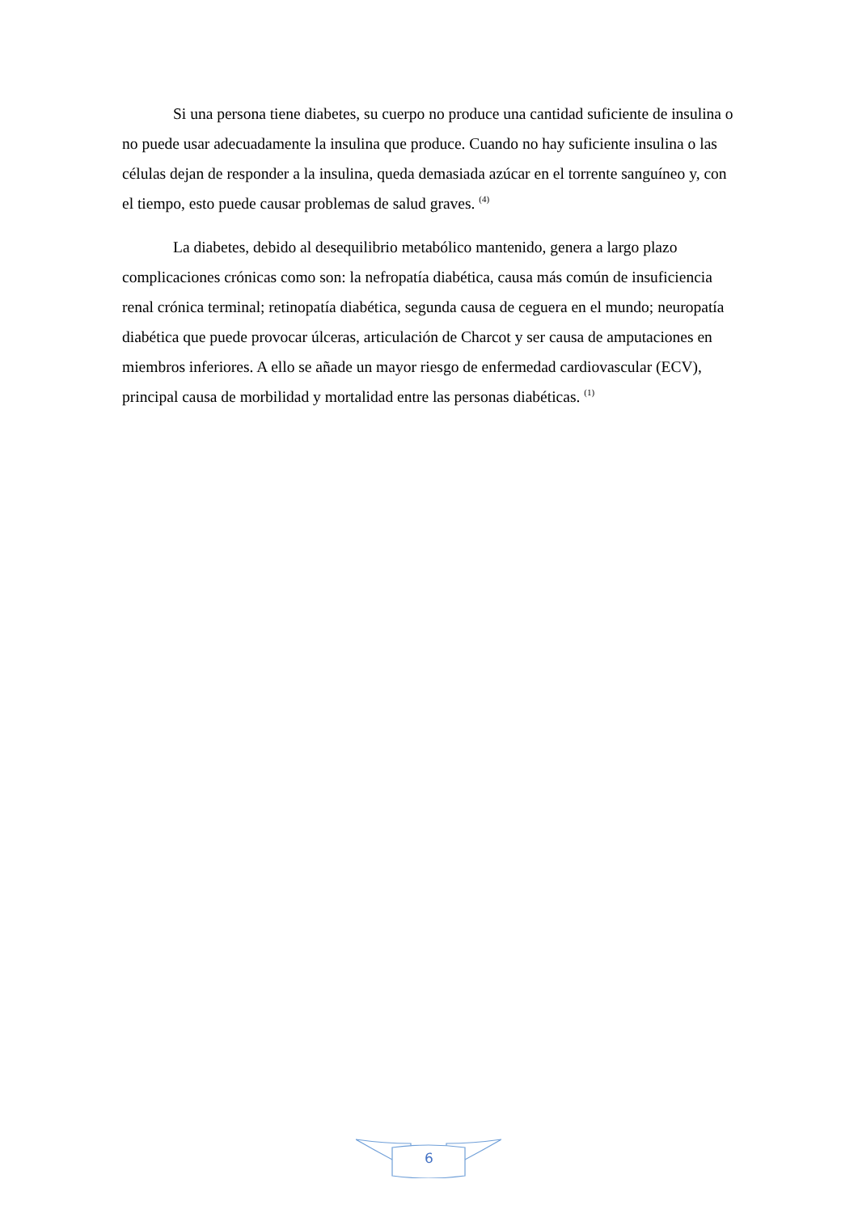Si una persona tiene diabetes, su cuerpo no produce una cantidad suficiente de insulina o no puede usar adecuadamente la insulina que produce. Cuando no hay suficiente insulina o las células dejan de responder a la insulina, queda demasiada azúcar en el torrente sanguíneo y, con el tiempo, esto puede causar problemas de salud graves. <sup>(4)</sup>
La diabetes, debido al desequilibrio metabólico mantenido, genera a largo plazo complicaciones crónicas como son: la nefropatía diabética, causa más común de insuficiencia renal crónica terminal; retinopatía diabética, segunda causa de ceguera en el mundo; neuropatía diabética que puede provocar úlceras, articulación de Charcot y ser causa de amputaciones en miembros inferiores. A ello se añade un mayor riesgo de enfermedad cardiovascular (ECV), principal causa de morbilidad y mortalidad entre las personas diabéticas. <sup>(1)</sup>
6